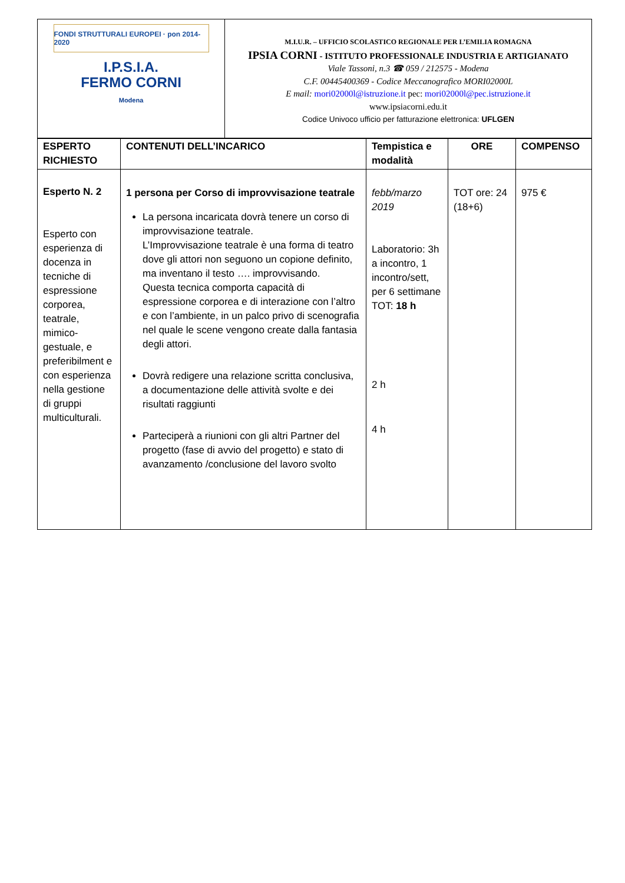FONDI STRUTTURALI EUROPEI · pon 2014-2020
I.P.S.I.A.
FERMO CORNI
Modena
M.I.U.R. – UFFICIO SCOLASTICO REGIONALE PER L’EMILIA ROMAGNA
IPSIA CORNI - ISTITUTO PROFESSIONALE INDUSTRIA E ARTIGIANATO
Viale Tassoni, n.3 ☎ 059 / 212575 - Modena
C.F. 00445400369 - Codice Meccanografico MORI02000L
E mail: mori02000l@istruzione.it pec: mori02000l@pec.istruzione.it
www.ipsiacorni.edu.it
Codice Univoco ufficio per fatturazione elettronica: UFLGEN
| ESPERTO RICHIESTO | CONTENUTI DELL’INCARICO | Tempistica e modalità | ORE | COMPENSO |
| --- | --- | --- | --- | --- |
| Esperto N. 2 Esperto con esperienza di docenza in tecniche di espressione corporea, teatrale, mimico-gestuale, e preferibilment e con esperienza nella gestione di gruppi multiculturali. | 1 persona per Corso di improvvisazione teatrale La persona incaricata dovrà tenere un corso di improvvisazione teatrale. L’Improvvisazione teatrale è una forma di teatro dove gli attori non seguono un copione definito, ma inventano il testo …. improvvisando. Questa tecnica comporta capacità di espressione corporea e di interazione con l’altro e con l’ambiente, in un palco privo di scenografia nel quale le scene vengono create dalla fantasia degli attori. Dovrà redigere una relazione scritta conclusiva, a documentazione delle attività svolte e dei risultati raggiunti Parteciperà a riunioni con gli altri Partner del progetto (fase di avvio del progetto) e stato di avanzamento /conclusione del lavoro svolto | febb/marzo 2019 Laboratorio: 3h a incontro, 1 incontro/sett, per 6 settimane TOT: 18 h 2 h 4 h | TOT ore: 24 (18+6) | 975 € |